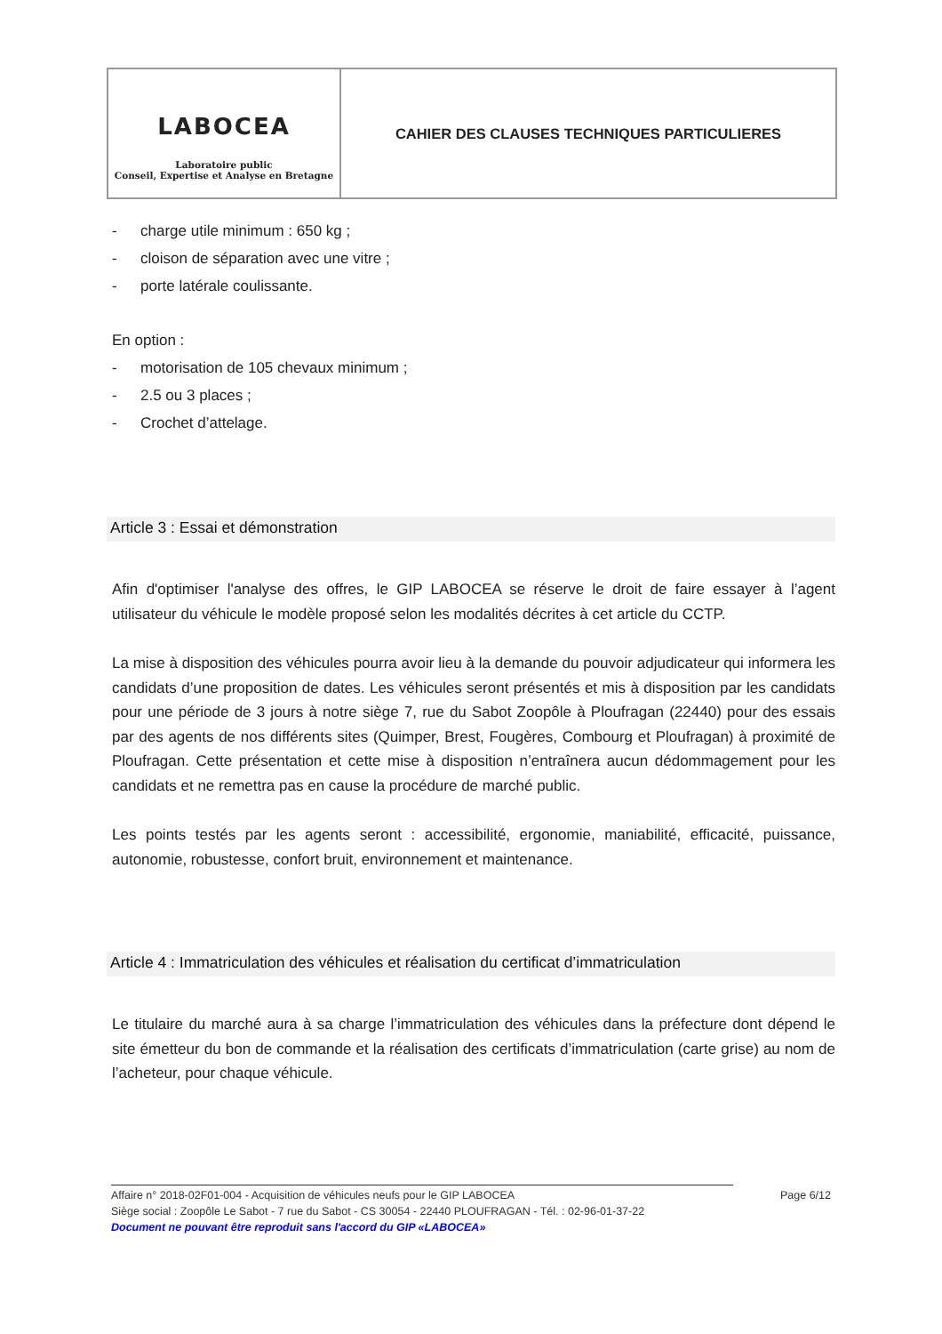| LABOCEA Laboratoire public Conseil, Expertise et Analyse en Bretagne | CAHIER DES CLAUSES TECHNIQUES PARTICULIERES |
- charge utile minimum : 650 kg ;
- cloison de séparation avec une vitre ;
- porte latérale coulissante.
En option :
- motorisation de 105 chevaux minimum ;
- 2.5 ou 3 places ;
- Crochet d’attelage.
Article 3 : Essai et démonstration
Afin d'optimiser l'analyse des offres, le GIP LABOCEA se réserve le droit de faire essayer à l’agent utilisateur du véhicule le modèle proposé selon les modalités décrites à cet article du CCTP.
La mise à disposition des véhicules pourra avoir lieu à la demande du pouvoir adjudicateur qui informera les candidats d’une proposition de dates. Les véhicules seront présentés et mis à disposition par les candidats pour une période de 3 jours à notre siège 7, rue du Sabot Zoopôle à Ploufragan (22440) pour des essais par des agents de nos différents sites (Quimper, Brest, Fougères, Combourg et Ploufragan) à proximité de Ploufragan. Cette présentation et cette mise à disposition n’entraînera aucun dédommagement pour les candidats et ne remettra pas en cause la procédure de marché public.
Les points testés par les agents seront : accessibilité, ergonomie, maniabilité, efficacité, puissance, autonomie, robustesse, confort bruit, environnement et maintenance.
Article 4 : Immatriculation des véhicules et réalisation du certificat d’immatriculation
Le titulaire du marché aura à sa charge l’immatriculation des véhicules dans la préfecture dont dépend le site émetteur du bon de commande et la réalisation des certificats d’immatriculation (carte grise) au nom de l’acheteur, pour chaque véhicule.
Affaire n° 2018-02F01-004 - Acquisition de véhicules neufs pour le GIP LABOCEA Page 6/12
Siège social : Zoopôle Le Sabot - 7 rue du Sabot - CS 30054 - 22440 PLOUFRAGAN - Tél. : 02-96-01-37-22
Document ne pouvant être reproduit sans l'accord du GIP «LABOCEA»